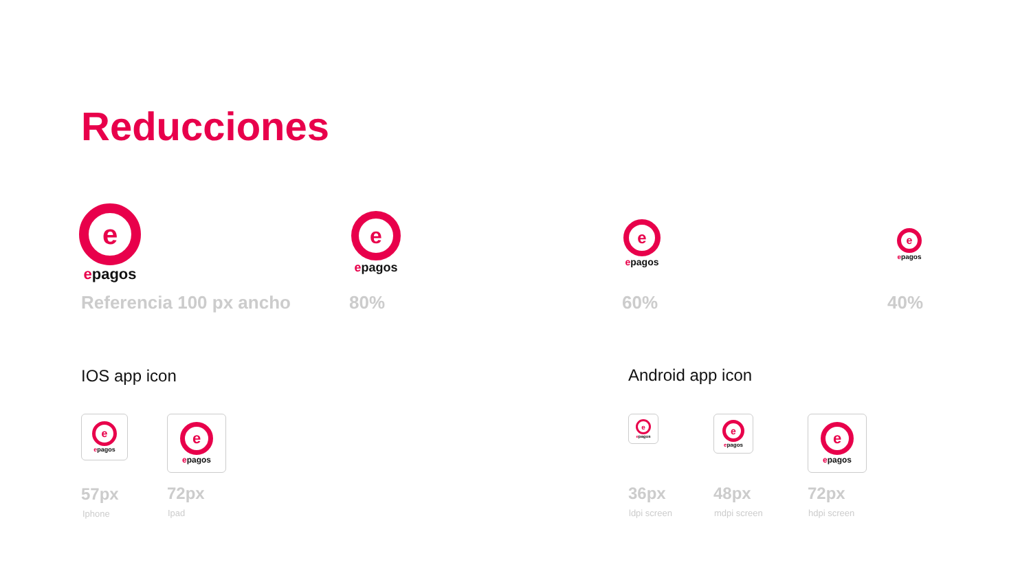Reducciones
e
epagos
Referencia 100 px ancho
e
epagos
80%
e
epagos
60%
e
epagos
40%
IOS app icon Android app icon
e
epagos
e
epagos
57px
Iphone
72px
Ipad
e
epagos
e
epagos
e
epagos
36px
ldpi screen
48px
mdpi screen
72px
hdpi screen